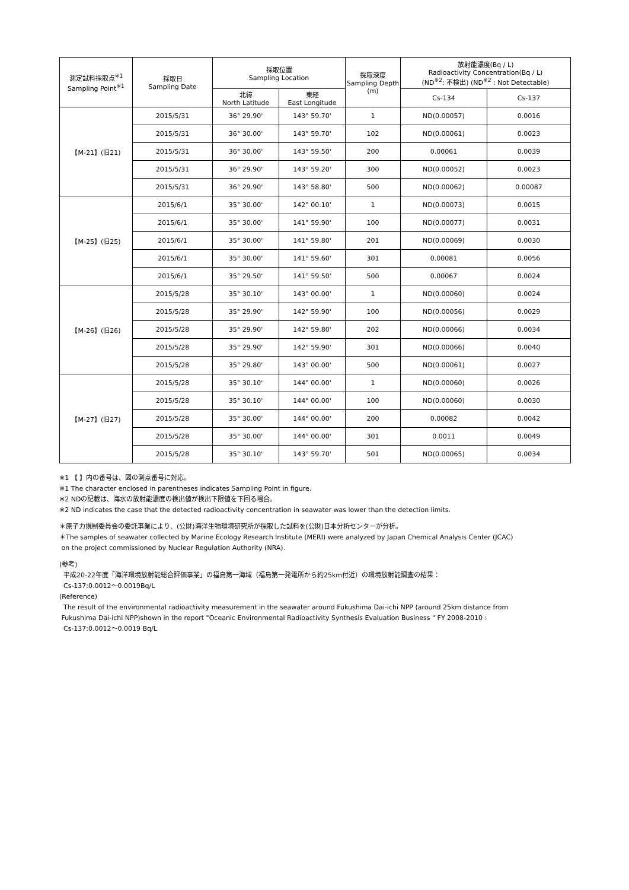| 測定試料採取点<sup>※1</sup> Sampling Point<sup>※1</sup> | 採取日 Sampling Date | 採取位置 Sampling Location | | 採取深度 Sampling Depth (m) | 放射能濃度(Bq / L) Radioactivity Concentration(Bq / L) (ND<sup>※2</sup>: 不検出) (ND<sup>※2</sup> : Not Detectable) | |
| --- | --- | --- | --- | --- | --- | --- |
| | | 北緯 North Latitude | 東経 East Longitude | | Cs-134 | Cs-137 |
| 【M-21】(旧21) | 2015/5/31 | 36° 29.90' | 143° 59.70' | 1 | ND(0.00057) | 0.0016 |
| | 2015/5/31 | 36° 30.00' | 143° 59.70' | 102 | ND(0.00061) | 0.0023 |
| | 2015/5/31 | 36° 30.00' | 143° 59.50' | 200 | 0.00061 | 0.0039 |
| | 2015/5/31 | 36° 29.90' | 143° 59.20' | 300 | ND(0.00052) | 0.0023 |
| | 2015/5/31 | 36° 29.90' | 143° 58.80' | 500 | ND(0.00062) | 0.00087 |
| 【M-25】(旧25) | 2015/6/1 | 35° 30.00' | 142° 00.10' | 1 | ND(0.00073) | 0.0015 |
| | 2015/6/1 | 35° 30.00' | 141° 59.90' | 100 | ND(0.00077) | 0.0031 |
| | 2015/6/1 | 35° 30.00' | 141° 59.80' | 201 | ND(0.00069) | 0.0030 |
| | 2015/6/1 | 35° 30.00' | 141° 59.60' | 301 | 0.00081 | 0.0056 |
| | 2015/6/1 | 35° 29.50' | 141° 59.50' | 500 | 0.00067 | 0.0024 |
| 【M-26】(旧26) | 2015/5/28 | 35° 30.10' | 143° 00.00' | 1 | ND(0.00060) | 0.0024 |
| | 2015/5/28 | 35° 29.90' | 142° 59.90' | 100 | ND(0.00056) | 0.0029 |
| | 2015/5/28 | 35° 29.90' | 142° 59.80' | 202 | ND(0.00066) | 0.0034 |
| | 2015/5/28 | 35° 29.90' | 142° 59.90' | 301 | ND(0.00066) | 0.0040 |
| | 2015/5/28 | 35° 29.80' | 143° 00.00' | 500 | ND(0.00061) | 0.0027 |
| 【M-27】(旧27) | 2015/5/28 | 35° 30.10' | 144° 00.00' | 1 | ND(0.00060) | 0.0026 |
| | 2015/5/28 | 35° 30.10' | 144° 00.00' | 100 | ND(0.00060) | 0.0030 |
| | 2015/5/28 | 35° 30.00' | 144° 00.00' | 200 | 0.00082 | 0.0042 |
| | 2015/5/28 | 35° 30.00' | 144° 00.00' | 301 | 0.0011 | 0.0049 |
| | 2015/5/28 | 35° 30.10' | 143° 59.70' | 501 | ND(0.00065) | 0.0034 |
※1 【 】内の番号は、図の測点番号に対応。
※1 The character enclosed in parentheses indicates Sampling Point in figure.
※2 NDの記載は、海水の放射能濃度の検出値が検出下限値を下回る場合。
※2 ND indicates the case that the detected radioactivity concentration in seawater was lower than the detection limits.
＊原子力規制委員会の委託事業により、(公財)海洋生物環境研究所が採取した試料を(公財)日本分析センターが分析。
＊The samples of seawater collected by Marine Ecology Research Institute (MERI) were analyzed by Japan Chemical Analysis Center (JCAC)
on the project commissioned by Nuclear Regulation Authority (NRA).
(参考)
平成20-22年度「海洋環境放射能総合評価事業」の福島第一海域（福島第一発電所から約25km付近）の環境放射能調査の結果：
Cs-137:0.0012～0.0019Bq/L
(Reference)
The result of the environmental radioactivity measurement in the seawater around Fukushima Dai-ichi NPP (around 25km distance from
Fukushima Dai-ichi NPP)shown in the report "Oceanic Environmental Radioactivity Synthesis Evaluation Business " FY 2008-2010 :
Cs-137:0.0012～0.0019 Bq/L